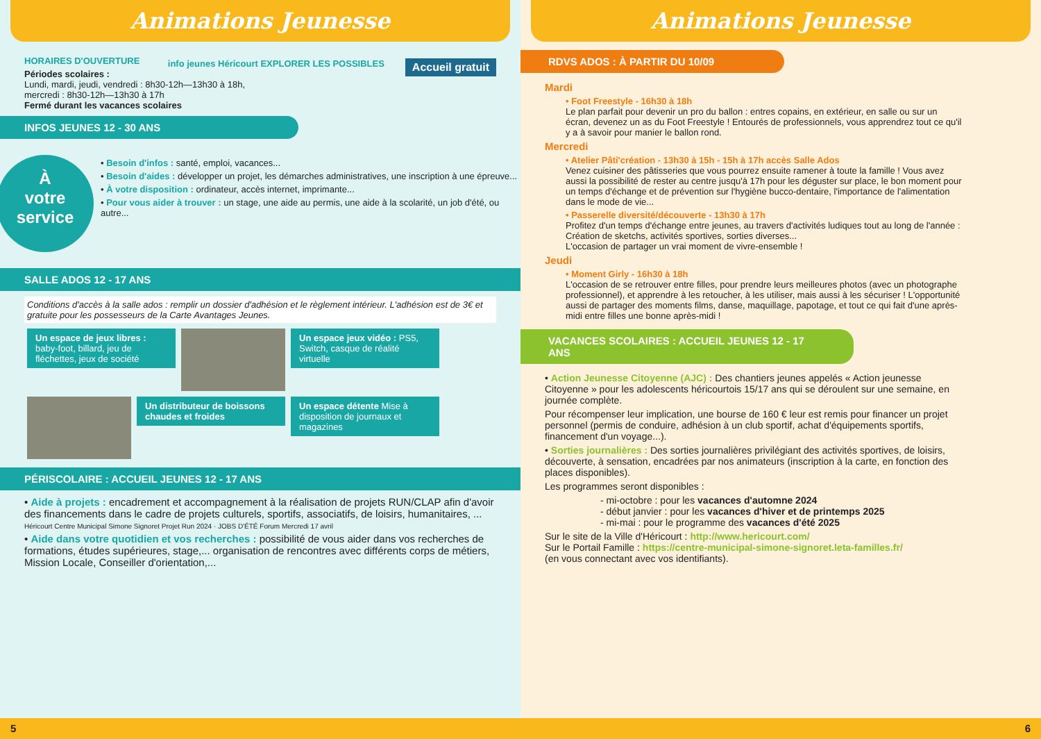Animations Jeunesse
Accueil gratuit
info jeunes Héricourt EXPLORER LES POSSIBLES
HORAIRES D'OUVERTURE
Périodes scolaires :
Lundi, mardi, jeudi, vendredi : 8h30-12h—13h30 à 18h,
mercredi : 8h30-12h—13h30 à 17h
Fermé durant les vacances scolaires
INFOS JEUNES 12 - 30 ANS
À
votre
service
• Besoin d'infos : santé, emploi, vacances...
• Besoin d'aides : développer un projet, les démarches administratives, une inscription à une épreuve...
• À votre disposition : ordinateur, accès internet, imprimante...
• Pour vous aider à trouver : un stage, une aide au permis, une aide à la scolarité, un job d'été, ou autre...
SALLE ADOS 12 - 17 ANS
Conditions d'accès à la salle ados : remplir un dossier d'adhésion et le règlement intérieur. L'adhésion est de 3€ et gratuite pour les possesseurs de la Carte Avantages Jeunes.
Un espace de jeux libres : baby-foot, billard, jeu de fléchettes, jeux de société
Un espace jeux vidéo : PS5, Switch, casque de réalité virtuelle
Un distributeur de boissons chaudes et froides
Un espace détente Mise à disposition de journaux et magazines
PÉRISCOLAIRE : ACCUEIL JEUNES 12 - 17 ANS
• Aide à projets : encadrement et accompagnement à la réalisation de projets RUN/CLAP afin d'avoir des financements dans le cadre de projets culturels, sportifs, associatifs, de loisirs, humanitaires, ...
Héricourt Centre Municipal Simone Signoret Projet Run 2024 · JOBS D'ÉTÉ Forum Mercredi 17 avril
• Aide dans votre quotidien et vos recherches : possibilité de vous aider dans vos recherches de formations, études supérieures, stage,... organisation de rencontres avec différents corps de métiers, Mission Locale, Conseiller d'orientation,...
5
Animations Jeunesse
RDVS ADOS : À PARTIR DU 10/09
Mardi
• Foot Freestyle - 16h30 à 18h
Le plan parfait pour devenir un pro du ballon : entres copains, en extérieur, en salle ou sur un écran, devenez un as du Foot Freestyle ! Entourés de professionnels, vous apprendrez tout ce qu'il y a à savoir pour manier le ballon rond.
Mercredi
• Atelier Pâti'création - 13h30 à 15h - 15h à 17h accès Salle Ados
Venez cuisiner des pâtisseries que vous pourrez ensuite ramener à toute la famille ! Vous avez aussi la possibilité de rester au centre jusqu'à 17h pour les déguster sur place, le bon moment pour un temps d'échange et de prévention sur l'hygiène bucco-dentaire, l'importance de l'alimentation dans le mode de vie...
• Passerelle diversité/découverte - 13h30 à 17h
Profitez d'un temps d'échange entre jeunes, au travers d'activités ludiques tout au long de l'année : Création de sketchs, activités sportives, sorties diverses...
L'occasion de partager un vrai moment de vivre-ensemble !
Jeudi
• Moment Girly - 16h30 à 18h
L'occasion de se retrouver entre filles, pour prendre leurs meilleures photos (avec un photographe professionnel), et apprendre à les retoucher, à les utiliser, mais aussi à les sécuriser ! L'opportunité aussi de partager des moments films, danse, maquillage, papotage, et tout ce qui fait d'une après-midi entre filles une bonne après-midi !
VACANCES SCOLAIRES : ACCUEIL JEUNES 12 - 17 ANS
• Action Jeunesse Citoyenne (AJC) : Des chantiers jeunes appelés « Action jeunesse Citoyenne » pour les adolescents héricourtois 15/17 ans qui se déroulent sur une semaine, en journée complète.
Pour récompenser leur implication, une bourse de 160 € leur est remis pour financer un projet personnel (permis de conduire, adhésion à un club sportif, achat d'équipements sportifs, financement d'un voyage...).
• Sorties journalières : Des sorties journalières privilégiant des activités sportives, de loisirs, découverte, à sensation, encadrées par nos animateurs (inscription à la carte, en fonction des places disponibles).
Les programmes seront disponibles :
- mi-octobre : pour les vacances d'automne 2024
- début janvier : pour les vacances d'hiver et de printemps 2025
- mi-mai : pour le programme des vacances d'été 2025
Sur le site de la Ville d'Héricourt : http://www.hericourt.com/
Sur le Portail Famille : https://centre-municipal-simone-signoret.leta-familles.fr/
(en vous connectant avec vos identifiants).
6